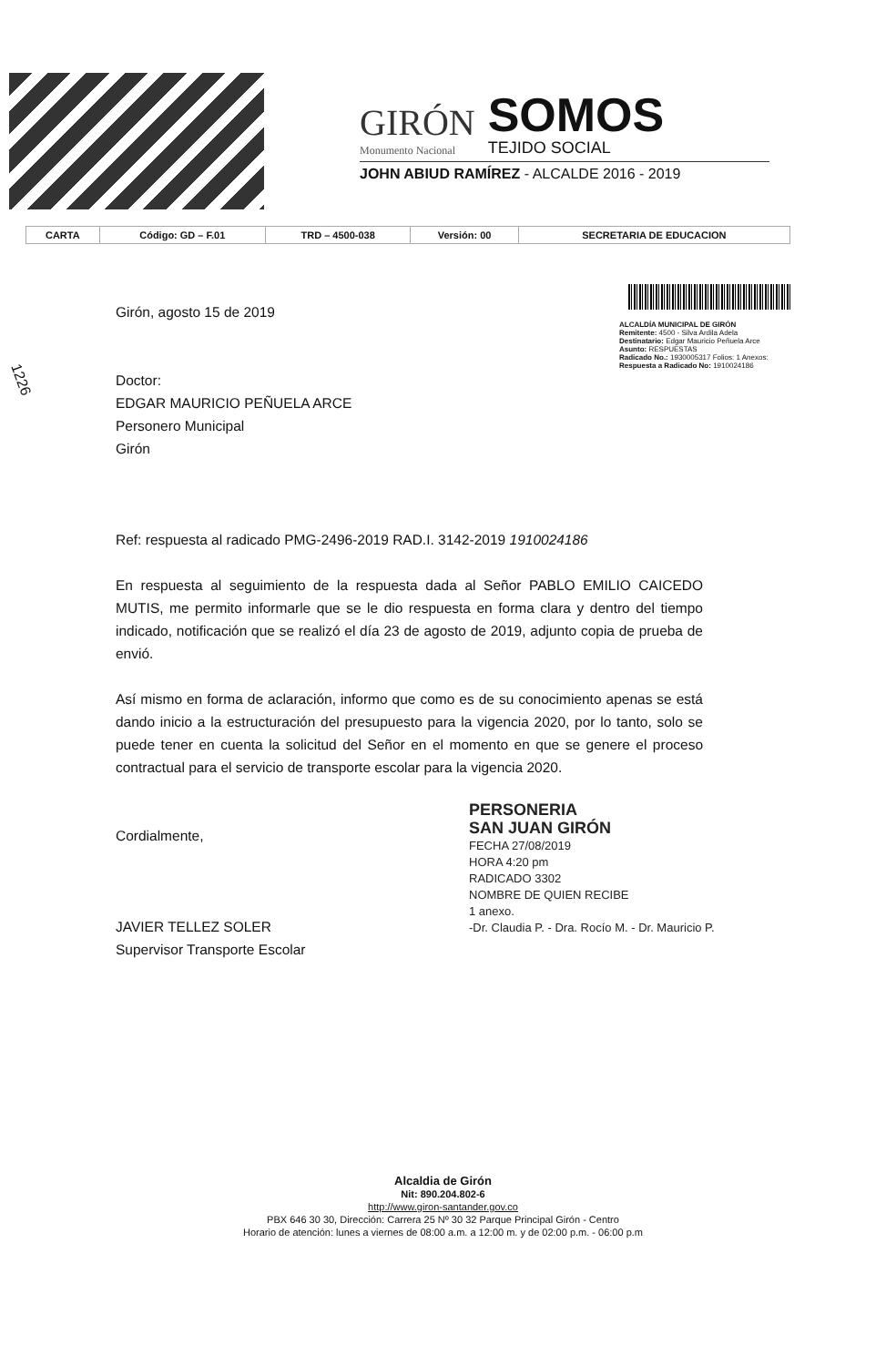GIRÓN
Monumento Nacional
SOMOS
TEJIDO SOCIAL
JOHN ABIUD RAMÍREZ - ALCALDE 2016 - 2019
| CARTA | Código: GD – F.01 | TRD – 4500-038 | Versión: 00 | SECRETARIA DE EDUCACION |
ALCALDÍA MUNICIPAL DE GIRÓN
Remitente: 4500 - Silva Ardila Adela
Destinatario: Edgar Mauricio Peñuela Arce
Asunto: RESPUESTAS
Radicado No.: 1930005317 Folios: 1 Anexos:
Respuesta a Radicado No: 1910024186
1226
Girón, agosto 15 de 2019
Doctor:
EDGAR MAURICIO PEÑUELA ARCE
Personero Municipal
Girón
Ref: respuesta al radicado PMG-2496-2019 RAD.I. 3142-2019 1910024186
En respuesta al seguimiento de la respuesta dada al Señor PABLO EMILIO CAICEDO MUTIS, me permito informarle que se le dio respuesta en forma clara y dentro del tiempo indicado, notificación que se realizó el día 23 de agosto de 2019, adjunto copia de prueba de envió.
Así mismo en forma de aclaración, informo que como es de su conocimiento apenas se está dando inicio a la estructuración del presupuesto para la vigencia 2020, por lo tanto, solo se puede tener en cuenta la solicitud del Señor en el momento en que se genere el proceso contractual para el servicio de transporte escolar para la vigencia 2020.
Cordialmente,
JAVIER TELLEZ SOLER
Supervisor Transporte Escolar
PERSONERIA
SAN JUAN GIRÓN
FECHA 27/08/2019
HORA 4:20 pm
RADICADO 3302
NOMBRE DE QUIEN RECIBE
1 anexo.
-Dr. Claudia P. - Dra. Rocío M. - Dr. Mauricio P.
Alcaldia de Girón
Nit: 890.204.802-6
http://www.giron-santander.gov.co
PBX 646 30 30, Dirección: Carrera 25 Nº 30 32 Parque Principal Girón - Centro
Horario de atención: lunes a viernes de 08:00 a.m. a 12:00 m. y de 02:00 p.m. - 06:00 p.m